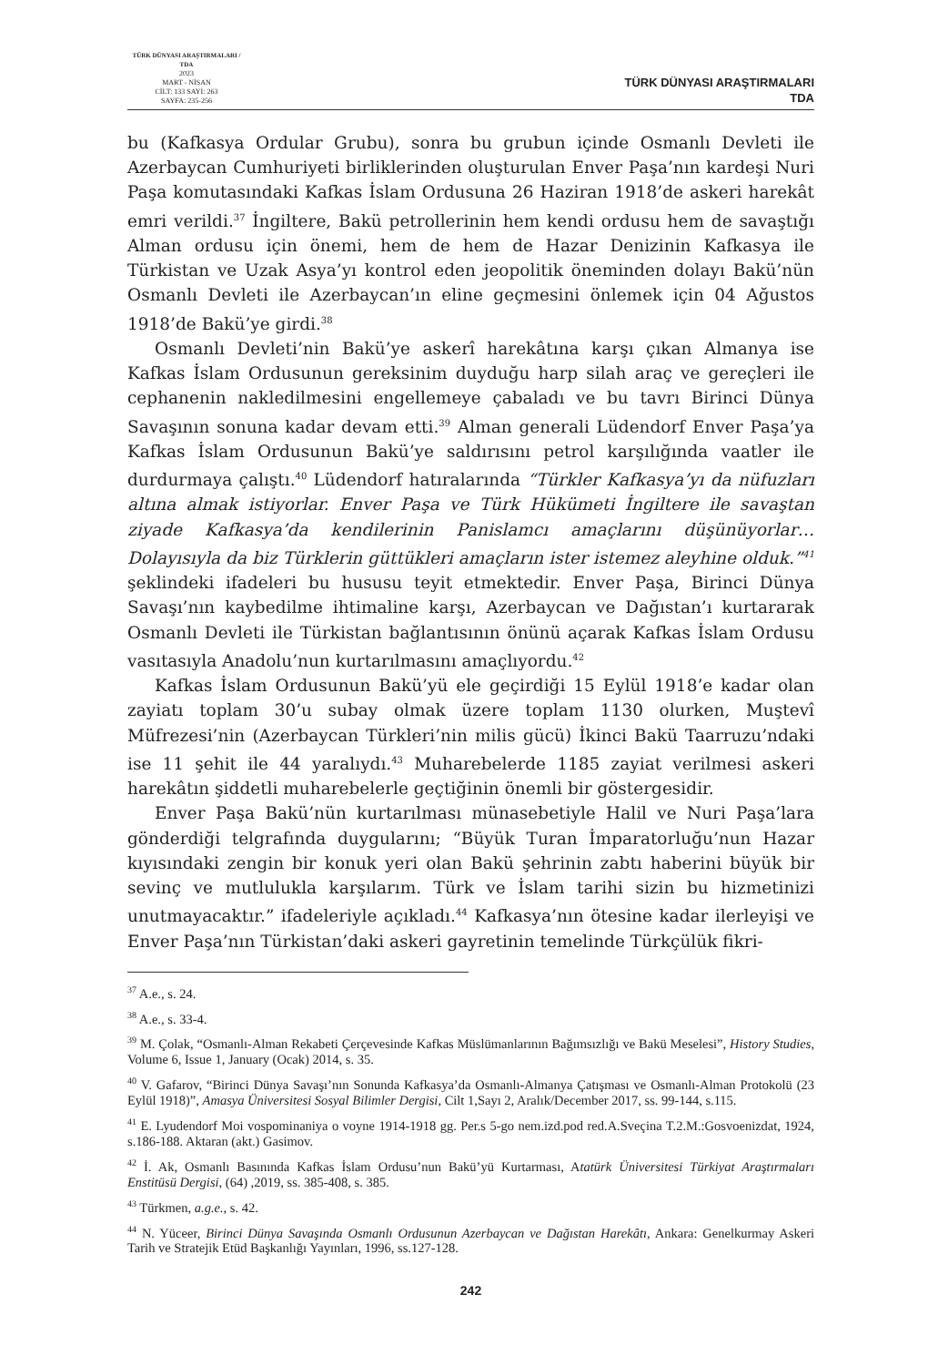TÜRK DÜNYASI ARAŞTIRMALARI / TDA
2023
MART - NİSAN
CİLT: 133 SAYI: 263
SAYFA: 235-256
TÜRK DÜNYASI ARAŞTIRMALARI
TDA
bu (Kafkasya Ordular Grubu), sonra bu grubun içinde Osmanlı Devleti ile Azerbaycan Cumhuriyeti birliklerinden oluşturulan Enver Paşa’nın kardeşi Nuri Paşa komutasındaki Kafkas İslam Ordusuna 26 Haziran 1918’de askeri harekât emri verildi.<sup>37</sup> İngiltere, Bakü petrollerinin hem kendi ordusu hem de savaştığı Alman ordusu için önemi, hem de hem de Hazar Denizinin Kafkasya ile Türkistan ve Uzak Asya’yı kontrol eden jeopolitik öneminden dolayı Bakü’nün Osmanlı Devleti ile Azerbaycan’ın eline geçmesini önlemek için 04 Ağustos 1918’de Bakü’ye girdi.<sup>38</sup>
Osmanlı Devleti’nin Bakü’ye askerî harekâtına karşı çıkan Almanya ise Kafkas İslam Ordusunun gereksinim duyduğu harp silah araç ve gereçleri ile cephanenin nakledilmesini engellemeye çabaladı ve bu tavrı Birinci Dünya Savaşının sonuna kadar devam etti.<sup>39</sup> Alman generali Lüdendorf Enver Paşa’ya Kafkas İslam Ordusunun Bakü’ye saldırısını petrol karşılığında vaatler ile durdurmaya çalıştı.<sup>40</sup> Lüdendorf hatıralarında “Türkler Kafkasya’yı da nüfuzları altına almak istiyorlar. Enver Paşa ve Türk Hükümeti İngiltere ile savaştan ziyade Kafkasya’da kendilerinin Panislamcı amaçlarını düşünüyorlar… Dolayısıyla da biz Türklerin güttükleri amaçların ister istemez aleyhine olduk.”<sup>41</sup> şeklindeki ifadeleri bu hususu teyit etmektedir. Enver Paşa, Birinci Dünya Savaşı’nın kaybedilme ihtimaline karşı, Azerbaycan ve Dağıstan’ı kurtararak Osmanlı Devleti ile Türkistan bağlantısının önünü açarak Kafkas İslam Ordusu vasıtasıyla Anadolu’nun kurtarılmasını amaçlıyordu.<sup>42</sup>
Kafkas İslam Ordusunun Bakü’yü ele geçirdiği 15 Eylül 1918’e kadar olan zayiatı toplam 30’u subay olmak üzere toplam 1130 olurken, Muştevî Müfrezesi’nin (Azerbaycan Türkleri’nin milis gücü) İkinci Bakü Taarruzu’ndaki ise 11 şehit ile 44 yaralıydı.<sup>43</sup> Muharebelerde 1185 zayiat verilmesi askeri harekâtın şiddetli muharebelerle geçtiğinin önemli bir göstergesidir.
Enver Paşa Bakü’nün kurtarılması münasebetiyle Halil ve Nuri Paşa’lara gönderdiği telgrafında duygularını; “Büyük Turan İmparatorluğu’nun Hazar kıyısındaki zengin bir konuk yeri olan Bakü şehrinin zabtı haberini büyük bir sevinç ve mutlulukla karşılarım. Türk ve İslam tarihi sizin bu hizmetinizi unutmayacaktır.” ifadeleriyle açıkladı.<sup>44</sup> Kafkasya’nın ötesine kadar ilerleyişi ve Enver Paşa’nın Türkistan’daki askeri gayretinin temelinde Türkçülük fikri-
<sup>37</sup> A.e., s. 24.
<sup>38</sup> A.e., s. 33-4.
<sup>39</sup> M. Çolak, “Osmanlı-Alman Rekabeti Çerçevesinde Kafkas Müslümanlarının Bağımsızlığı ve Bakü Meselesi”, History Studies, Volume 6, Issue 1, January (Ocak) 2014, s. 35.
<sup>40</sup> V. Gafarov, “Birinci Dünya Savaşı’nın Sonunda Kafkasya’da Osmanlı-Almanya Çatışması ve Osmanlı-Alman Protokolü (23 Eylül 1918)”, Amasya Üniversitesi Sosyal Bilimler Dergisi, Cilt 1,Sayı 2, Aralık/December 2017, ss. 99-144, s.115.
<sup>41</sup> E. Lyudendorf Moi vospominaniya o voyne 1914-1918 gg. Per.s 5-go nem.izd.pod red.A.Sveçina T.2.M.:Gosvoenizdat, 1924, s.186-188. Aktaran (akt.) Gasimov.
<sup>42</sup> İ. Ak, Osmanlı Basınında Kafkas İslam Ordusu’nun Bakü’yü Kurtarması, Atatürk Üniversitesi Türkiyat Araştırmaları Enstitüsü Dergisi, (64) ,2019, ss. 385-408, s. 385.
<sup>43</sup> Türkmen, a.g.e., s. 42.
<sup>44</sup> N. Yüceer, Birinci Dünya Savaşında Osmanlı Ordusunun Azerbaycan ve Dağıstan Harekâtı, Ankara: Genelkurmay Askeri Tarih ve Stratejik Etüd Başkanlığı Yayınları, 1996, ss.127-128.
242